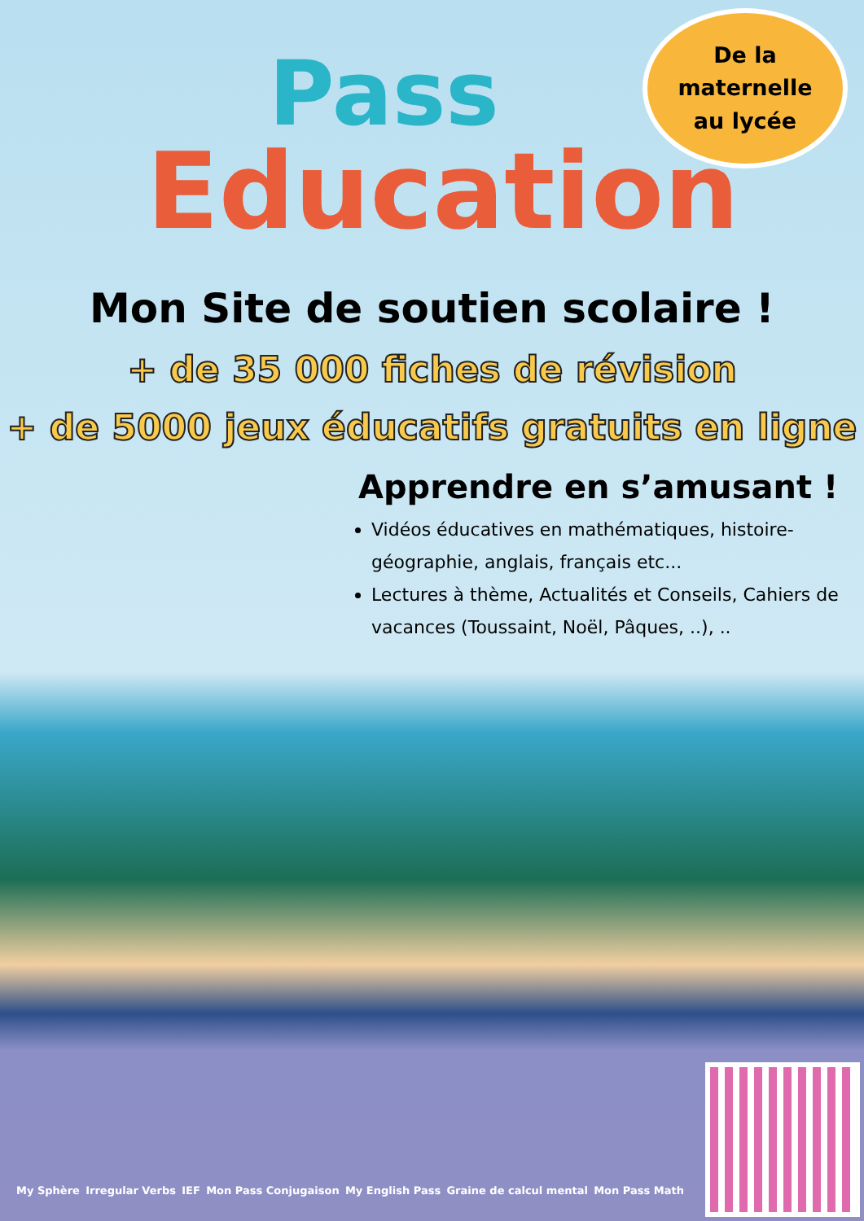Pass
Education
De la
maternelle
au lycée
Mon Site de soutien scolaire !
+ de 35 000 fiches de révision
+ de 5000 jeux éducatifs gratuits en ligne
Apprendre en s’amusant !
Vidéos éducatives en mathématiques, histoire-géographie, anglais, français etc...
Lectures à thème, Actualités et Conseils, Cahiers de vacances (Toussaint, Noël, Pâques, ..), ..
My Sphère Irregular Verbs IEF Mon Pass Conjugaison My English Pass Graine de calcul mental Mon Pass Math